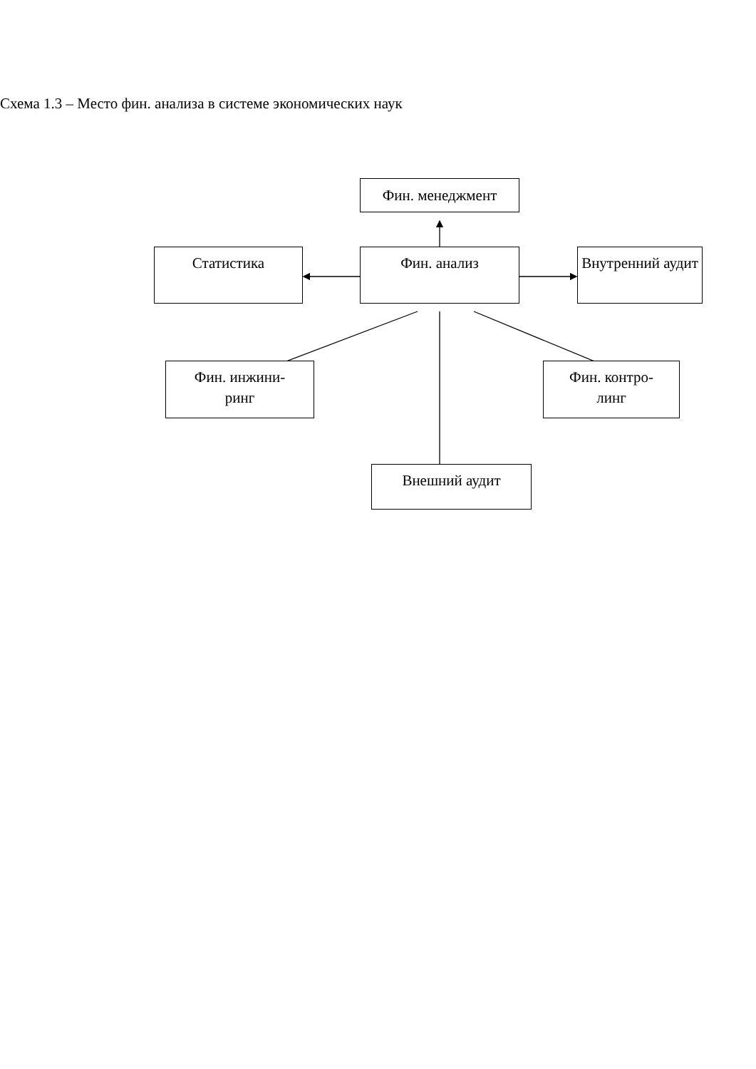Схема 1.3 – Место фин. анализа в системе экономических наук
Фин. менеджмент
Статистика Фин. анализ Внутренний аудит
Фин. инжини-
ринг
Фин. контро-
линг
Внешний аудит